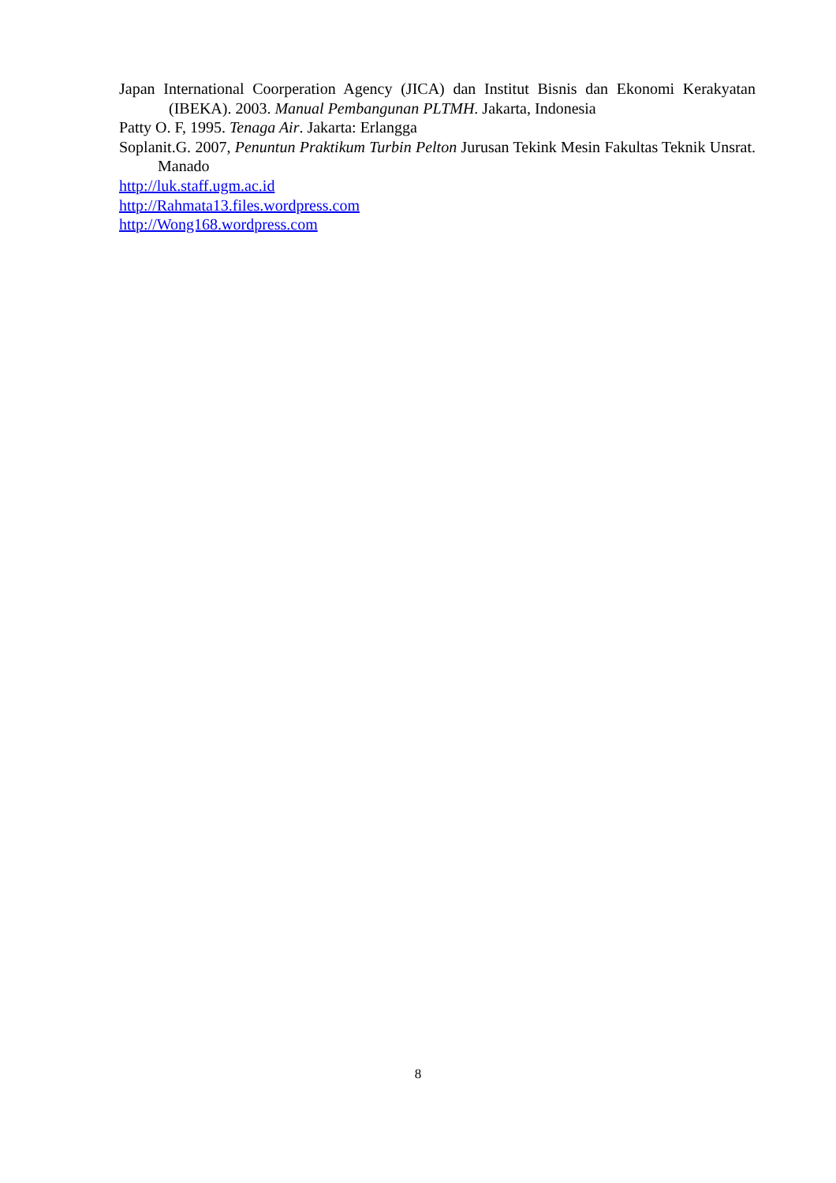Japan International Coorperation Agency (JICA) dan Institut Bisnis dan Ekonomi Kerakyatan (IBEKA). 2003. Manual Pembangunan PLTMH. Jakarta, Indonesia
Patty O. F, 1995. Tenaga Air. Jakarta: Erlangga
Soplanit.G. 2007, Penuntun Praktikum Turbin Pelton Jurusan Tekink Mesin Fakultas Teknik Unsrat. Manado
http://luk.staff.ugm.ac.id
http://Rahmata13.files.wordpress.com
http://Wong168.wordpress.com
8